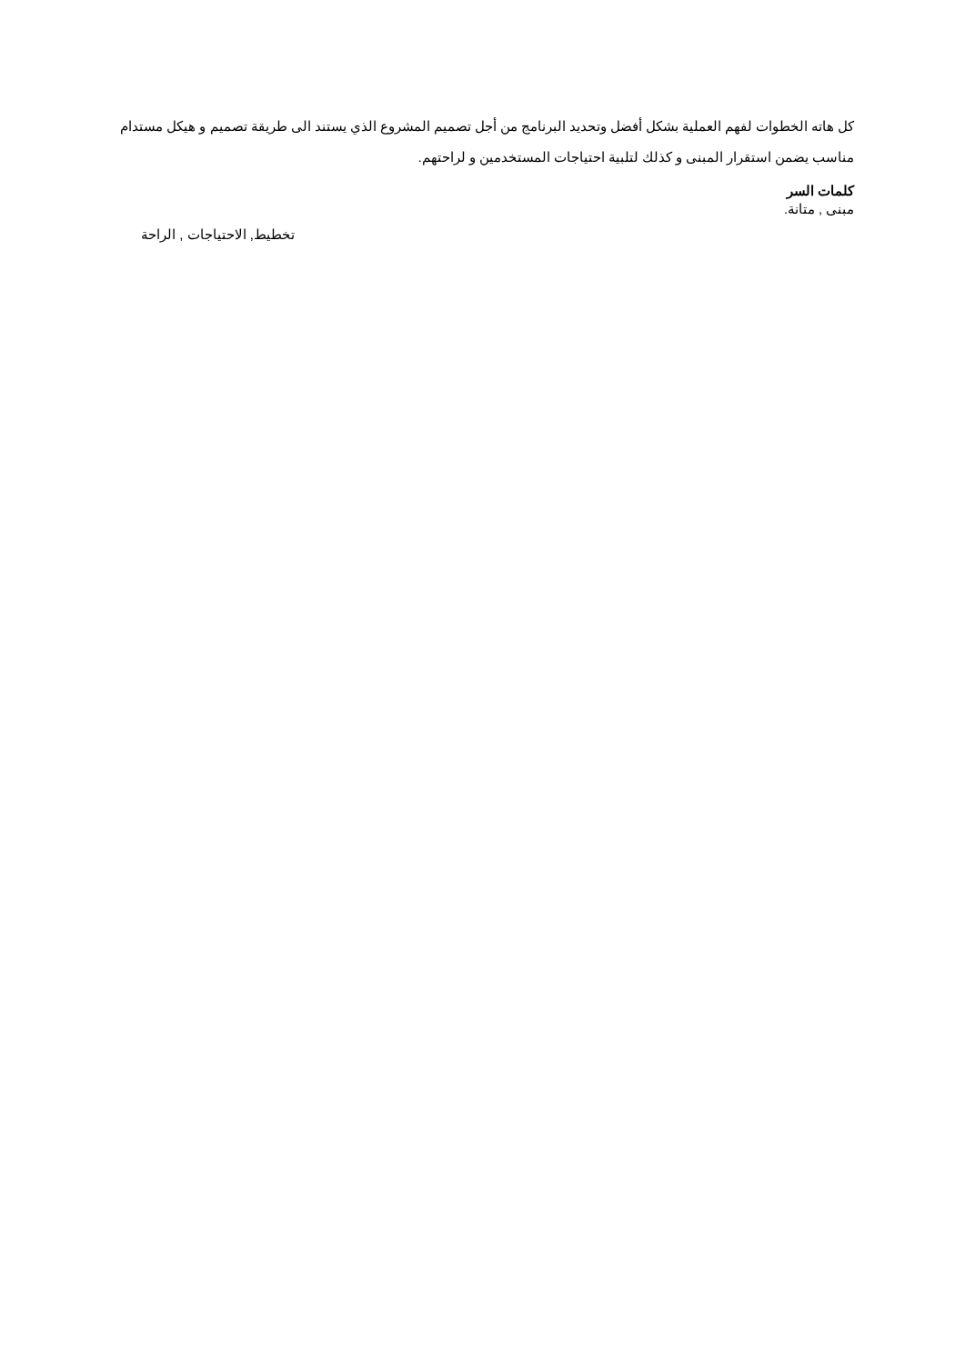كل هاته الخطوات لفهم العملية بشكل أفضل وتحديد البرنامج من أجل تصميم المشروع الذي يستند الى طريقة تصميم و هيكل مستدام مناسب يضمن استقرار المبنى و كذلك لتلبية احتياجات المستخدمين و لراحتهم.
كلمات السر
مبنى , متانة.
تخطيط, الاحتياجات , الراحة